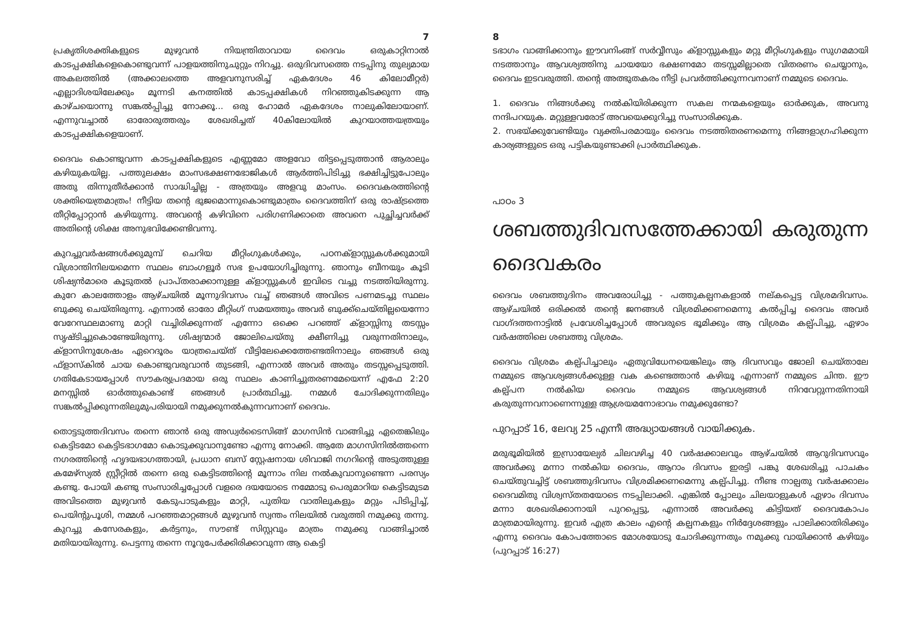7
പ്രകൃതിശക്തികളുടെ മുഴുവൻ നിയന്ത്രിതാവായ ദൈവം ഒരുകാറ്റിനാൽ കാടപ്പക്ഷികളെകൊണ്ടുവന്ന് പാളയത്തിനുചുറ്റും നിറച്ചു. ഒരുദിവസത്തെ നടപ്പിനു തുല്യമായ അകലത്തിൽ (അക്കാലത്തെ അളവനുസരിച്ച് ഏകദേശം 46 കിലോമീറ്റർ) എല്ലാദിശയിലേക്കും മൂന്നടി കനത്തിൽ കാടപ്പക്ഷികൾ നിറഞ്ഞുകിടക്കുന്ന ആ കാഴ്ചയൊന്നു സങ്കൽപ്പിച്ചു നോക്കൂ... ഒരു ഹോമർ ഏകദേശം നാലുകിലോയാണ്. എന്നുവച്ചാൽ ഓരോരുത്തരും ശേഖരിച്ചത് 40കിലോയിൽ കുറയാത്തയത്രയും കാടപ്പക്ഷികളെയാണ്.
ദൈവം കൊണ്ടുവന്ന കാടപ്പക്ഷികളുടെ എണ്ണമോ അളവോ തിട്ടപ്പെടുത്താൻ ആരാലും കഴിയുകയില്ല. പത്തുലക്ഷം മാംസഭക്ഷണഭോജികൾ ആർത്തിപിടിച്ചു ഭക്ഷിച്ചിട്ടുപോലും അതു തിന്നുതീർക്കാൻ സാദ്ധിച്ചില്ല - അത്രയും അളവു മാംസം. ദൈവകരത്തിന്റെ ശക്തിയെത്രമാത്രം! നീട്ടിയ തന്റെ ഭുജമൊന്നുകൊണ്ടുമാത്രം ദൈവത്തിന് ഒരു രാഷ്ട്രത്തെ തീറ്റിപ്പോറ്റാൻ കഴിയുന്നു. അവന്റെ കഴിവിനെ പരിഗണിക്കാതെ അവനെ പുച്ഛിച്ചവർക്ക് അതിന്റെ ശിക്ഷ അനുഭവിക്കേണ്ടിവന്നു.
കുറച്ചുവർഷങ്ങൾക്കുമുമ്പ് ചെറിയ മീറ്റിംഗുകൾക്കും, പഠനക്ളാസ്സുകൾക്കുമായി വിശ്രാന്തിനിലയമെന്ന സ്ഥലം ബാംഗളൂർ സഭ ഉപയോഗിച്ചിരുന്നു. ഞാനും ബീനയും കൂടി ശിഷ്യൻമാരെ കൂടുതൽ പ്രാപ്തരാക്കാനുള്ള ക്ളാസ്സുകൾ ഇവിടെ വച്ചു നടത്തിയിരുന്നു. കുറേ കാലത്തോളം ആഴ്ചയിൽ മൂന്നുദിവസം വച്ച് ഞങ്ങൾ അവിടെ പണമടച്ചു സ്ഥലം ബുക്കു ചെയ്തിരുന്നു. എന്നാൽ ഓരോ മീറ്റിംഗ് സമയത്തും അവർ ബുക്ക്ചെയ്തില്ലയെന്നോ വേറേസ്ഥലമാണു മാറ്റി വച്ചിരിക്കുന്നത് എന്നോ ഒക്കെ പറഞ്ഞ് ക്ളാസ്സിനു തടസ്സം സൃഷ്ടിച്ചുകൊണ്ടേയിരുന്നു. ശിഷ്യന്മാർ ജോലിചെയ്തു ക്ഷീണിച്ചു വരുന്നതിനാലും, ക്ളാസിനുശേഷം ഏറെദൂരം യാത്രചെയ്ത് വീട്ടിലേക്കെത്തേണ്ടതിനാലും ഞങ്ങൾ ഒരു ഫ്ളാസ്കിൽ ചായ കൊണ്ടുവരുവാൻ തുടങ്ങി, എന്നാൽ അവർ അതും തടസ്സപ്പെടുത്തി. ഗതികേടായപ്പോൾ സൗകര്യപ്രദമായ ഒരു സ്ഥലം കാണിച്ചുതരണമേയെന്ന് എഫേ 2:20 മനസ്സിൽ ഓർത്തുകൊണ്ട് ഞങ്ങൾ പ്രാർത്ഥിച്ചു. നമ്മൾ ചോദിക്കുന്നതിലും സങ്കൽപ്പിക്കുന്നതിലുമുപരിയായി നമുക്കുനൽകുന്നവനാണ് ദൈവം.
തൊട്ടടുത്തദിവസം തന്നെ ഞാൻ ഒരു അഡ്വർടൈസിങ്ങ് മാഗസിൻ വാങ്ങിച്ചു ഏതെങ്കിലും കെട്ടിടമോ കെട്ടിടഭാഗമോ കൊടുക്കുവാനുണ്ടോ എന്നു നോക്കി. ആതേ മാഗസിനിൽത്തന്നെ നഗരത്തിന്റെ ഹൃദയഭാഗത്തായി, പ്രധാന ബസ് സ്റ്റേഷനായ ശിവാജി നഗറിന്റെ അടുത്തുള്ള കമേഴ്സ്യൽ സ്റ്റ്രീറ്റിൽ തന്നെ ഒരു കെട്ടിടത്തിന്റെ മൂന്നാം നില നൽകുവാനുണ്ടെന്ന പരസ്യം കണ്ടു. പോയി കണ്ടു സംസാരിച്ചപ്പോൾ വളരെ ദയയോടെ നമ്മോടു പെരുമാറിയ കെട്ടിടമുടമ അവിടത്തെ മുഴുവൻ കേടുപാടുകളും മാറ്റി, പുതിയ വാതിലുകളും മറ്റും പിടിപ്പിച്ച്, പെയിന്റുപൂശി, നമ്മൾ പറഞ്ഞമാറ്റങ്ങൾ മുഴുവൻ സ്വന്തം നിലയിൽ വരുത്തി നമുക്കു തന്നു. കുറച്ചു കസേരകളും, കർട്ടനും, സൗണ്ട് സിസ്റ്റവും മാത്രം നമുക്കു വാങ്ങിച്ചാൽ മതിയായിരുന്നു. പെട്ടന്നു തന്നെ നൂറുപേർക്കിരിക്കാവുന്ന ആ കെട്ടി
8
ടഭാഗം വാങ്ങിക്കാനും ഈവനിംങ്ങ് സർവ്വീസും ക്ളാസ്സുകളും മറ്റു മീറ്റിംഗുകളും സുഗമമായി നടത്താനും ആവശ്യത്തിനു ചായയോ ഭക്ഷണമോ തടസ്സമില്ലാതെ വിതരണം ചെയ്യാനും, ദൈവം ഇടവരുത്തി. തന്റെ അത്ഭുതകരം നീട്ടി പ്രവർത്തിക്കുന്നവനാണ് നമ്മുടെ ദൈവം.
1. ദൈവം നിങ്ങൾക്കു നൽകിയിരിക്കുന്ന സകല നന്മകളെയും ഓർക്കുക, അവനു നന്ദിപറയുക. മറ്റുള്ളവരോട് അവയെക്കുറിച്ചു സംസാരിക്കുക.
2. സഭയ്ക്കുവേണ്ടിയും വ്യക്തിപരമായും ദൈവം നടത്തിതരണമെന്നു നിങ്ങളാഗ്രഹിക്കുന്ന കാര്യങ്ങളുടെ ഒരു പട്ടികയുണ്ടാക്കി പ്രാർത്ഥിക്കുക.
പാഠം 3
ശബത്തുദിവസത്തേക്കായി കരുതുന്ന ദൈവകരം
ദൈവം ശബത്തുദിനം അവരോധിച്ചു - പത്തുകല്പനകളാൽ നല്കപ്പെട്ട വിശ്രമദിവസം. ആഴ്ചയിൽ ഒരിക്കൽ തന്റെ ജനങ്ങൾ വിശ്രമിക്കണമെന്നു കൽപ്പിച്ച ദൈവം അവർ വാഗ്ദത്തനാട്ടിൽ പ്രവേശിച്ചപ്പോൾ അവരുടെ ഭൂമിക്കും ആ വിശ്രമം കല്പ്പിച്ചു, ഏഴാം വർഷത്തിലെ ശബത്തു വിശ്രമം.
ദൈവം വിശ്രമം കല്പ്പിച്ചാലും ഏതുവിധേനയെങ്കിലും ആ ദിവസവും ജോലി ചെയ്താലേ നമ്മുടെ ആവശ്യങ്ങൾക്കുള്ള വക കണ്ടെത്താൻ കഴിയൂ എന്നാണ് നമ്മുടെ ചിന്ത. ഈ കല്പ്പന നൽകിയ ദൈവം നമ്മുടെ ആവശ്യങ്ങൾ നിറവേറ്റുന്നതിനായി കരുതുന്നവനാണെന്നുള്ള ആശ്രയമനോഭാവം നമുക്കുണ്ടോ?
പുറപ്പാട് 16, ലേവ്യ 25 എന്നീ അദ്ധ്യായങ്ങൾ വായിക്കുക.
മരുഭൂമിയിൽ ഇസ്രായേല്യർ ചിലവഴിച്ച 40 വർഷക്കാലവും ആഴ്ചയിൽ ആറുദിവസവും അവർക്കു മന്നാ നൽകിയ ദൈവം, ആറാം ദിവസം ഇരട്ടി പങ്കു ശേഖരിച്ചു പാചകം ചെയ്തുവച്ചിട്ട് ശബത്തുദിവസം വിശ്രമിക്കണമെന്നു കല്പ്പിച്ചു. നീണ്ട നാല്പതു വർഷക്കാലം ദൈവമിതു വിശ്വസ്തതയോടെ നടപ്പിലാക്കി. എങ്കിൽ പ്പോലും ചിലയാളുകൾ ഏഴാം ദിവസം മന്നാ ശേഖരിക്കാനായി പുറപ്പെട്ടു, എന്നാൽ അവർക്കു കിട്ടിയത് ദൈവകോപം മാത്രമായിരുന്നു. ഇവർ എത്ര കാലം എന്റെ കല്പനകളും നിർദ്ദേശങ്ങളും പാലിക്കാതിരിക്കും എന്നു ദൈവം കോപത്തോടെ മോശയോടു ചോദിക്കുന്നതും നമുക്കു വായിക്കാൻ കഴിയും (പുറപ്പാട് 16:27)